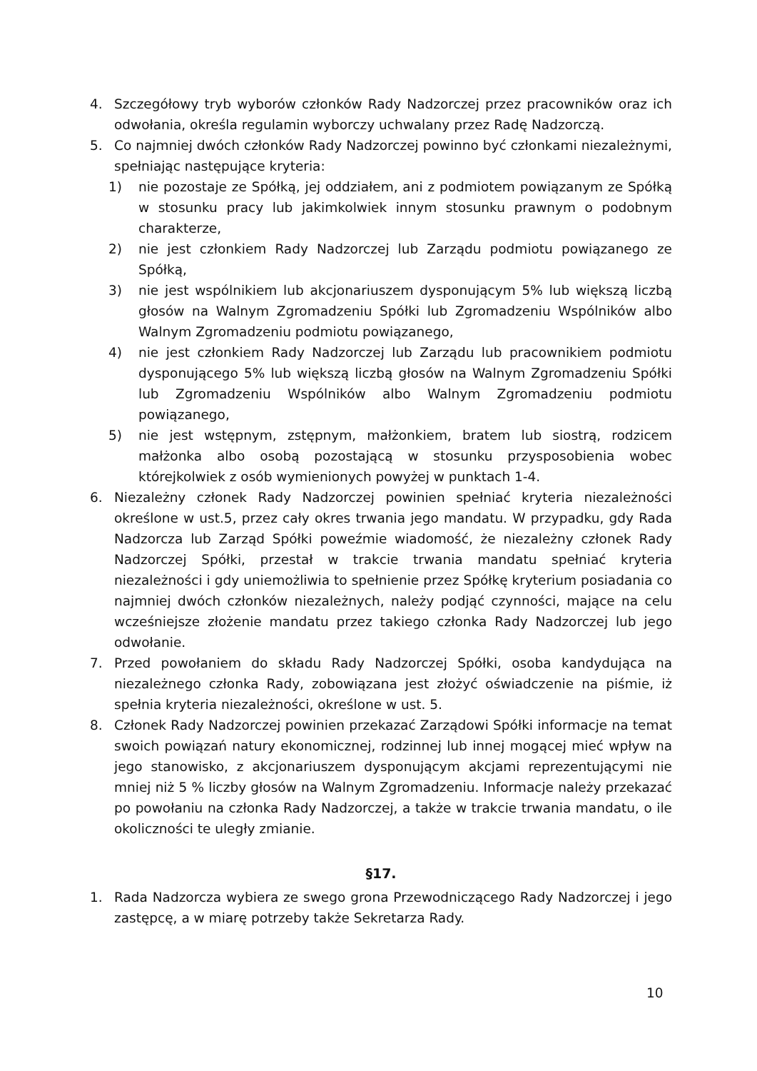4. Szczegółowy tryb wyborów członków Rady Nadzorczej przez pracowników oraz ich odwołania, określa regulamin wyborczy uchwalany przez Radę Nadzorczą.
5. Co najmniej dwóch członków Rady Nadzorczej powinno być członkami niezależnymi, spełniając następujące kryteria:
1) nie pozostaje ze Spółką, jej oddziałem, ani z podmiotem powiązanym ze Spółką w stosunku pracy lub jakimkolwiek innym stosunku prawnym o podobnym charakterze,
2) nie jest członkiem Rady Nadzorczej lub Zarządu podmiotu powiązanego ze Spółką,
3) nie jest wspólnikiem lub akcjonariuszem dysponującym 5% lub większą liczbą głosów na Walnym Zgromadzeniu Spółki lub Zgromadzeniu Wspólników albo Walnym Zgromadzeniu podmiotu powiązanego,
4) nie jest członkiem Rady Nadzorczej lub Zarządu lub pracownikiem podmiotu dysponującego 5% lub większą liczbą głosów na Walnym Zgromadzeniu Spółki lub Zgromadzeniu Wspólników albo Walnym Zgromadzeniu podmiotu powiązanego,
5) nie jest wstępnym, zstępnym, małżonkiem, bratem lub siostrą, rodzicem małżonka albo osobą pozostającą w stosunku przysposobienia wobec którejkolwiek z osób wymienionych powyżej w punktach 1-4.
6. Niezależny członek Rady Nadzorczej powinien spełniać kryteria niezależności określone w ust.5, przez cały okres trwania jego mandatu. W przypadku, gdy Rada Nadzorcza lub Zarząd Spółki poweźmie wiadomość, że niezależny członek Rady Nadzorczej Spółki, przestał w trakcie trwania mandatu spełniać kryteria niezależności i gdy uniemożliwia to spełnienie przez Spółkę kryterium posiadania co najmniej dwóch członków niezależnych, należy podjąć czynności, mające na celu wcześniejsze złożenie mandatu przez takiego członka Rady Nadzorczej lub jego odwołanie.
7. Przed powołaniem do składu Rady Nadzorczej Spółki, osoba kandydująca na niezależnego członka Rady, zobowiązana jest złożyć oświadczenie na piśmie, iż spełnia kryteria niezależności, określone w ust. 5.
8. Członek Rady Nadzorczej powinien przekazać Zarządowi Spółki informacje na temat swoich powiązań natury ekonomicznej, rodzinnej lub innej mogącej mieć wpływ na jego stanowisko, z akcjonariuszem dysponującym akcjami reprezentującymi nie mniej niż 5 % liczby głosów na Walnym Zgromadzeniu. Informacje należy przekazać po powołaniu na członka Rady Nadzorczej, a także w trakcie trwania mandatu, o ile okoliczności te uległy zmianie.
§17.
1. Rada Nadzorcza wybiera ze swego grona Przewodniczącego Rady Nadzorczej i jego zastępcę, a w miarę potrzeby także Sekretarza Rady.
10